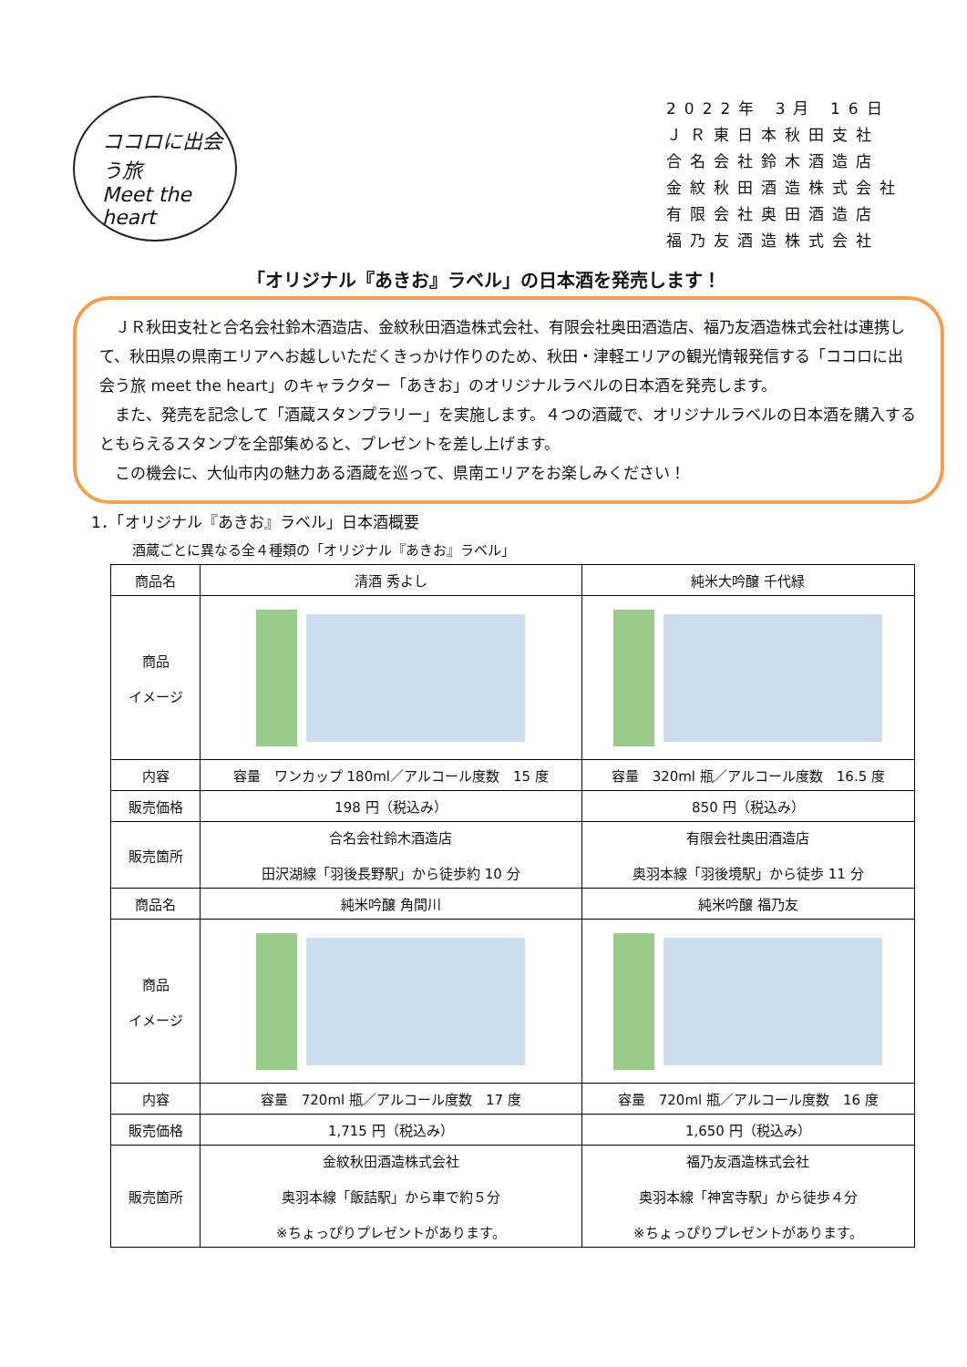ココロに出会う旅
Meet the heart
2022年 3月 16日
ＪＲ東日本秋田支社
合名会社鈴木酒造店
金紋秋田酒造株式会社
有限会社奥田酒造店
福乃友酒造株式会社
「オリジナル『あきお』ラベル」の日本酒を発売します！
ＪＲ秋田支社と合名会社鈴木酒造店、金紋秋田酒造株式会社、有限会社奥田酒造店、福乃友酒造株式会社は連携して、秋田県の県南エリアへお越しいただくきっかけ作りのため、秋田・津軽エリアの観光情報発信する「ココロに出会う旅 meet the heart」のキャラクター「あきお」のオリジナルラベルの日本酒を発売します。
また、発売を記念して「酒蔵スタンプラリー」を実施します。４つの酒蔵で、オリジナルラベルの日本酒を購入するともらえるスタンプを全部集めると、プレゼントを差し上げます。
この機会に、大仙市内の魅力ある酒蔵を巡って、県南エリアをお楽しみください！
1．「オリジナル『あきお』ラベル」日本酒概要
酒蔵ごとに異なる全４種類の「オリジナル『あきお』ラベル」
| 商品名 | 清酒 秀よし | 純米大吟醸 千代緑 |
| 商品 イメージ | | |
| 内容 | 容量 ワンカップ 180ml／アルコール度数 15 度 | 容量 320ml 瓶／アルコール度数 16.5 度 |
| 販売価格 | 198 円（税込み） | 850 円（税込み） |
| 販売箇所 | 合名会社鈴木酒造店 田沢湖線「羽後長野駅」から徒歩約 10 分 | 有限会社奥田酒造店 奥羽本線「羽後境駅」から徒歩 11 分 |
| 商品名 | 純米吟醸 角間川 | 純米吟醸 福乃友 |
| 商品 イメージ | | |
| 内容 | 容量 720ml 瓶／アルコール度数 17 度 | 容量 720ml 瓶／アルコール度数 16 度 |
| 販売価格 | 1,715 円（税込み） | 1,650 円（税込み） |
| 販売箇所 | 金紋秋田酒造株式会社 奥羽本線「飯詰駅」から車で約５分 ※ちょっぴりプレゼントがあります。 | 福乃友酒造株式会社 奥羽本線「神宮寺駅」から徒歩４分 ※ちょっぴりプレゼントがあります。 |